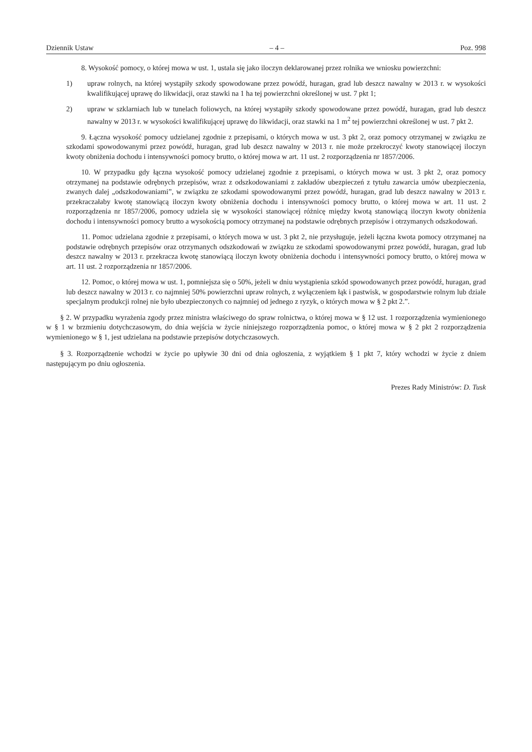Dziennik Ustaw – 4 – Poz. 998
8. Wysokość pomocy, o której mowa w ust. 1, ustala się jako iloczyn deklarowanej przez rolnika we wniosku powierzchni:
1) upraw rolnych, na której wystąpiły szkody spowodowane przez powódź, huragan, grad lub deszcz nawalny w 2013 r. w wysokości kwalifikującej uprawę do likwidacji, oraz stawki na 1 ha tej powierzchni określonej w ust. 7 pkt 1;
2) upraw w szklarniach lub w tunelach foliowych, na której wystąpiły szkody spowodowane przez powódź, huragan, grad lub deszcz nawalny w 2013 r. w wysokości kwalifikującej uprawę do likwidacji, oraz stawki na 1 m<sup>2</sup> tej powierzchni określonej w ust. 7 pkt 2.
9. Łączna wysokość pomocy udzielanej zgodnie z przepisami, o których mowa w ust. 3 pkt 2, oraz pomocy otrzymanej w związku ze szkodami spowodowanymi przez powódź, huragan, grad lub deszcz nawalny w 2013 r. nie może przekroczyć kwoty stanowiącej iloczyn kwoty obniżenia dochodu i intensywności pomocy brutto, o której mowa w art. 11 ust. 2 rozporządzenia nr 1857/2006.
10. W przypadku gdy łączna wysokość pomocy udzielanej zgodnie z przepisami, o których mowa w ust. 3 pkt 2, oraz pomocy otrzymanej na podstawie odrębnych przepisów, wraz z odszkodowaniami z zakładów ubezpieczeń z tytułu zawarcia umów ubezpieczenia, zwanych dalej „odszkodowaniami”, w związku ze szkodami spowodowanymi przez powódź, huragan, grad lub deszcz nawalny w 2013 r. przekraczałaby kwotę stanowiącą iloczyn kwoty obniżenia dochodu i intensywności pomocy brutto, o której mowa w art. 11 ust. 2 rozporządzenia nr 1857/2006, pomocy udziela się w wysokości stanowiącej różnicę między kwotą stanowiącą iloczyn kwoty obniżenia dochodu i intensywności pomocy brutto a wysokością pomocy otrzymanej na podstawie odrębnych przepisów i otrzymanych odszkodowań.
11. Pomoc udzielana zgodnie z przepisami, o których mowa w ust. 3 pkt 2, nie przysługuje, jeżeli łączna kwota pomocy otrzymanej na podstawie odrębnych przepisów oraz otrzymanych odszkodowań w związku ze szkodami spowodowanymi przez powódź, huragan, grad lub deszcz nawalny w 2013 r. przekracza kwotę stanowiącą iloczyn kwoty obniżenia dochodu i intensywności pomocy brutto, o której mowa w art. 11 ust. 2 rozporządzenia nr 1857/2006.
12. Pomoc, o której mowa w ust. 1, pomniejsza się o 50%, jeżeli w dniu wystąpienia szkód spowodowanych przez powódź, huragan, grad lub deszcz nawalny w 2013 r. co najmniej 50% powierzchni upraw rolnych, z wyłączeniem łąk i pastwisk, w gospodarstwie rolnym lub dziale specjalnym produkcji rolnej nie było ubezpieczonych co najmniej od jednego z ryzyk, o których mowa w § 2 pkt 2.”.
§ 2. W przypadku wyrażenia zgody przez ministra właściwego do spraw rolnictwa, o której mowa w § 12 ust. 1 rozporządzenia wymienionego w § 1 w brzmieniu dotychczasowym, do dnia wejścia w życie niniejszego rozporządzenia pomoc, o której mowa w § 2 pkt 2 rozporządzenia wymienionego w § 1, jest udzielana na podstawie przepisów dotychczasowych.
§ 3. Rozporządzenie wchodzi w życie po upływie 30 dni od dnia ogłoszenia, z wyjątkiem § 1 pkt 7, który wchodzi w życie z dniem następującym po dniu ogłoszenia.
Prezes Rady Ministrów: D. Tusk